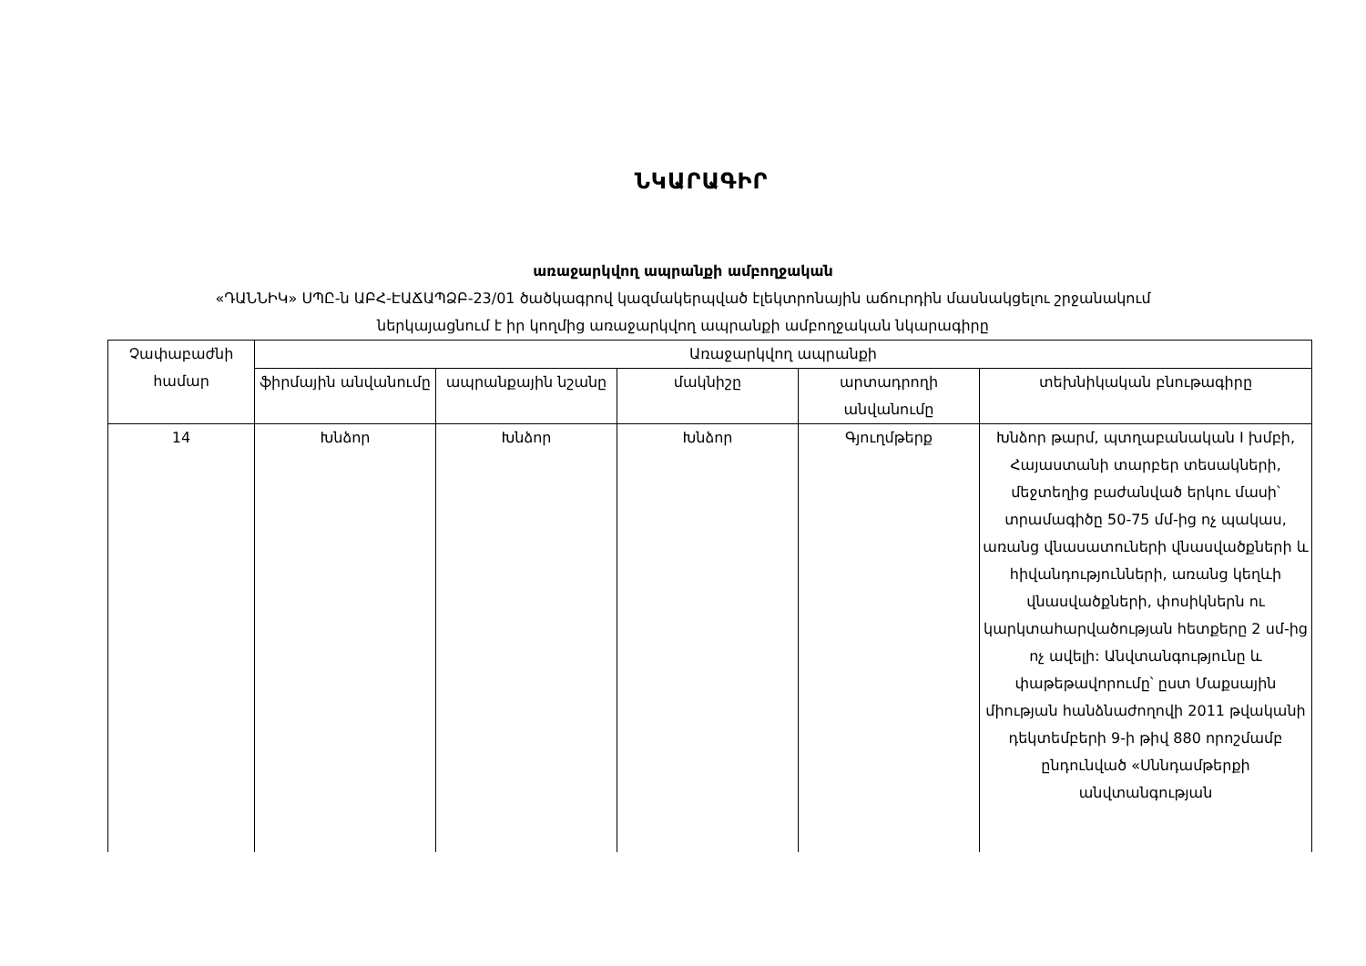ՆԿԱՐԱԳԻՐ
առաջարկվող ապրանքի ամբողջական
«ԴԱՆՆԻԿ» ՍՊԸ-ն ԱԲՀ-ԷԱՃԱՊՁԲ-23/01 ծածկագրով կազմակերպված էլեկտրոնային աճուրդին մասնակցելու շրջանակում
ներկայացնում է իր կողմից առաջարկվող ապրանքի ամբողջական նկարագիրը
| Չափաբաժնի համար | Առաջարկվող ապրանքի | | | | |
| --- | --- | --- | --- | --- | --- |
| | ֆիրմային անվանումը | ապրանքային նշանը | մակնիշը | արտադրողի անվանումը | տեխնիկական բնութագիրը |
| 14 | Խնձոր | Խնձոր | Խնձոր | Գյուղմթերք | Խնձոր թարմ, պտղաբանական I խմբի, Հայաստանի տարբեր տեսակների, մեջտեղից բաժանված երկու մասի՝ տրամագիծը 50-75 մմ-ից ոչ պակաս, առանց վնասատուների վնասվածքների և հիվանդությունների, առանց կեղևի վնասվածքների, փոսիկներն ու կարկտահարվածության հետքերը 2 սմ-ից ոչ ավելի: Անվտանգությունը և փաթեթավորումը՝ ըստ Մաքսային միության հանձնաժողովի 2011 թվականի դեկտեմբերի 9-ի թիվ 880 որոշմամբ ընդունված «Սննդամթերքի անվտանգության |